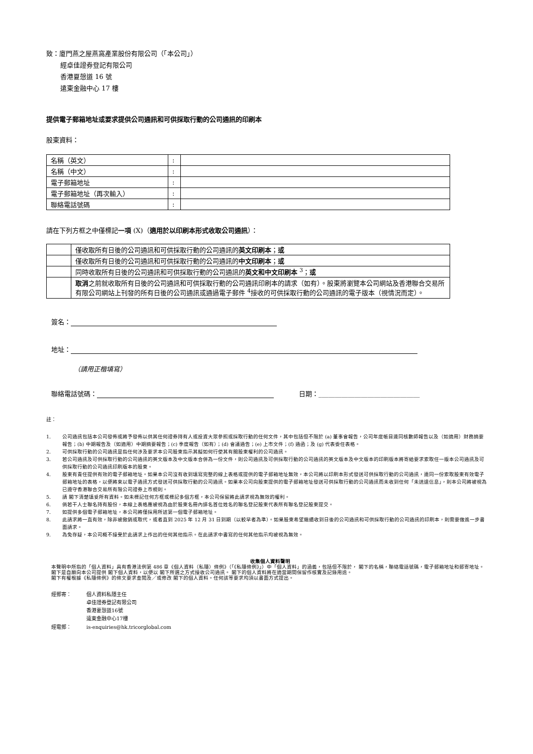致：廈門燕之屋燕窩產業股份有限公司（「本公司」）
經卓佳證券登記有限公司
香港夏愨道 16 號
遠東金融中心 17 樓
提供電子郵箱地址或要求提供公司通訊和可供採取行動的公司通訊的印刷本
股東資料：
| 名稱（英文） | : | |
| 名稱（中文） | : | |
| 電子郵箱地址 | : | |
| 電子郵箱地址（再次輸入） | : | |
| 聯絡電話號碼 | : | |
請在下列方框之中僅標記一項 (X)（適用於以印刷本形式收取公司通訊）：
| | 僅收取所有日後的公司通訊和可供採取行動的公司通訊的 英文印刷本 ； 或 |
| | 僅收取所有日後的公司通訊和可供採取行動的公司通訊的 中文印刷本 ； 或 |
| | 同時收取所有日後的公司通訊和可供採取行動的公司通訊的 英文和中文印刷本 <sup>3</sup>； 或 |
| | 取消 之前就收取所有日後的公司通訊和可供採取行動的公司通訊印刷本的請求（如有）。股東將瀏覽本公司網站及香港聯合交易所有限公司網站上刊發的所有日後的公司通訊或通過電子郵件 <sup>4</sup>接收的可供採取行動的公司通訊的電子版本（視情況而定）。 |
簽名：
地址：
（請用正楷填寫）
聯絡電話號碼： 日期：_______________________________
註：
1. 公司通訊包括本公司發佈或將予發佈以供其任何證券持有人或投資大眾參照或採取行動的任何文件，其中包括但不限於 (a) 董事會報告，公司年度帳目連同核數師報告以及（如適用）財務摘要報告；(b) 中期報告及（如適用）中期摘要報告；(c) 季度報告（如有）；(d) 會議通告；(e) 上市文件；(f) 通函；及 (g) 代表委任表格。
2. 可供採取行動的公司通訊是指任何涉及要求本公司股東指示其擬如何行使其有關股東權利的公司通訊。
3. 若公司通訊及可供採取行動的公司通訊的英文版本及中文版本合併為一份文件，則公司通訊及可供採取行動的公司通訊的英文版本及中文版本的印刷版本將寄給要求索取任一版本公司通訊及可供採取行動的公司通訊印刷版本的股東。
4. 股東有責任提供有效的電子郵箱地址。如果本公司沒有收到填寫完整的線上表格或提供的電子郵箱地址無效，本公司將以印刷本形式發送可供採取行動的公司通訊，連同一份索取股東有效電子郵箱地址的表格，以便將來以電子通訊方式發送可供採取行動的公司通訊。如果本公司向股東提供的電子郵箱地址發送可供採取行動的公司通訊而未收到任何「未送達信息」，則本公司將被視為已遵守香港聯合交易所有限公司證券上市規則。
5. 請 閣下清楚填妥所有資料。如未標記任何方框或標記多個方框，本公司保留將此請求視為無效的權利。
6. 倘若干人士聯名持有股份，本線上表格應被視為由於股東名冊內排名首位姓名的聯名登記股東代表所有聯名登記股東提交。
7. 如提供多個電子郵箱地址，本公司將僅採用所述第一個電子郵箱地址。
8. 此請求將一直有效，除非被撤銷或取代，或者直到 2025 年 12 月 31 日到期（以較早者為準）。如果股東希望繼續收到日後的公司通訊和可供採取行動的公司通訊的印刷本，則需要做進一步書面請求。
9. 為免存疑，本公司概不接受於此請求上作出的任何其他指示。在此請求中書寫的任何其他指示均被視為無效。
收集個人資料聲明
本聲明中所指的「個人資料」具有香港法例第 486 章《個人資料（私隱）條例》（「《私隱條例》」）中「個人資料」的涵義，包括但不限於， 閣下的名稱，聯絡電話號碼，電子郵箱地址和郵寄地址。
閣下是自願向本公司提供 閣下個人資料，以便以 閣下所選之方式接收公司通訊。 閣下的個人資料將在適當期間保留作核實及記錄用途。
閣下有權根據《私隱條例》的條文要求查閱及／或修改 閣下的個人資料。任何該等要求均須以書面方式提出。
| 經郵寄： | 個人資料私隱主任 卓佳證券登記有限公司 香港夏愨道16號 遠東金融中心17樓 |
| 經電郵： | is-enquiries@hk.tricorglobal.com |